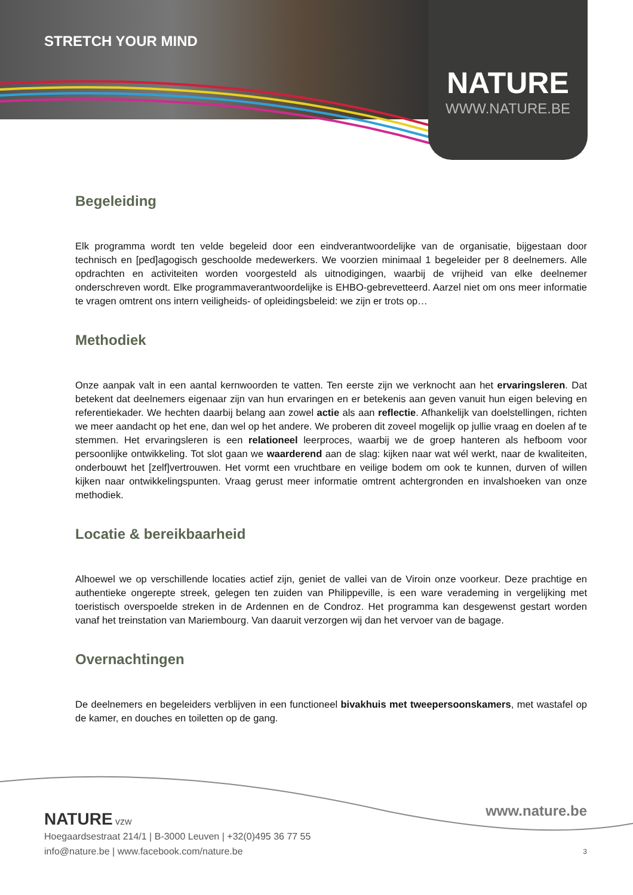STRETCH YOUR MIND
NATURE
WWW.NATURE.BE
Begeleiding
Elk programma wordt ten velde begeleid door een eindverantwoordelijke van de organisatie, bijgestaan door technisch en [ped]agogisch geschoolde medewerkers. We voorzien minimaal 1 begeleider per 8 deelnemers. Alle opdrachten en activiteiten worden voorgesteld als uitnodigingen, waarbij de vrijheid van elke deelnemer onderschreven wordt. Elke programmaverantwoordelijke is EHBO-gebrevetteerd. Aarzel niet om ons meer informatie te vragen omtrent ons intern veiligheids- of opleidingsbeleid: we zijn er trots op…
Methodiek
Onze aanpak valt in een aantal kernwoorden te vatten. Ten eerste zijn we verknocht aan het ervaringsleren. Dat betekent dat deelnemers eigenaar zijn van hun ervaringen en er betekenis aan geven vanuit hun eigen beleving en referentiekader. We hechten daarbij belang aan zowel actie als aan reflectie. Afhankelijk van doelstellingen, richten we meer aandacht op het ene, dan wel op het andere. We proberen dit zoveel mogelijk op jullie vraag en doelen af te stemmen. Het ervaringsleren is een relationeel leerproces, waarbij we de groep hanteren als hefboom voor persoonlijke ontwikkeling. Tot slot gaan we waarderend aan de slag: kijken naar wat wél werkt, naar de kwaliteiten, onderbouwt het [zelf]vertrouwen. Het vormt een vruchtbare en veilige bodem om ook te kunnen, durven of willen kijken naar ontwikkelingspunten. Vraag gerust meer informatie omtrent achtergronden en invalshoeken van onze methodiek.
Locatie & bereikbaarheid
Alhoewel we op verschillende locaties actief zijn, geniet de vallei van de Viroin onze voorkeur. Deze prachtige en authentieke ongerepte streek, gelegen ten zuiden van Philippeville, is een ware verademing in vergelijking met toeristisch overspoelde streken in de Ardennen en de Condroz. Het programma kan desgewenst gestart worden vanaf het treinstation van Mariembourg. Van daaruit verzorgen wij dan het vervoer van de bagage.
Overnachtingen
De deelnemers en begeleiders verblijven in een functioneel bivakhuis met tweepersoonskamers, met wastafel op de kamer, en douches en toiletten op de gang.
www.nature.be
NATURE vzw
Hoegaardsestraat 214/1 | B-3000 Leuven | +32(0)495 36 77 55
info@nature.be | www.facebook.com/nature.be
3